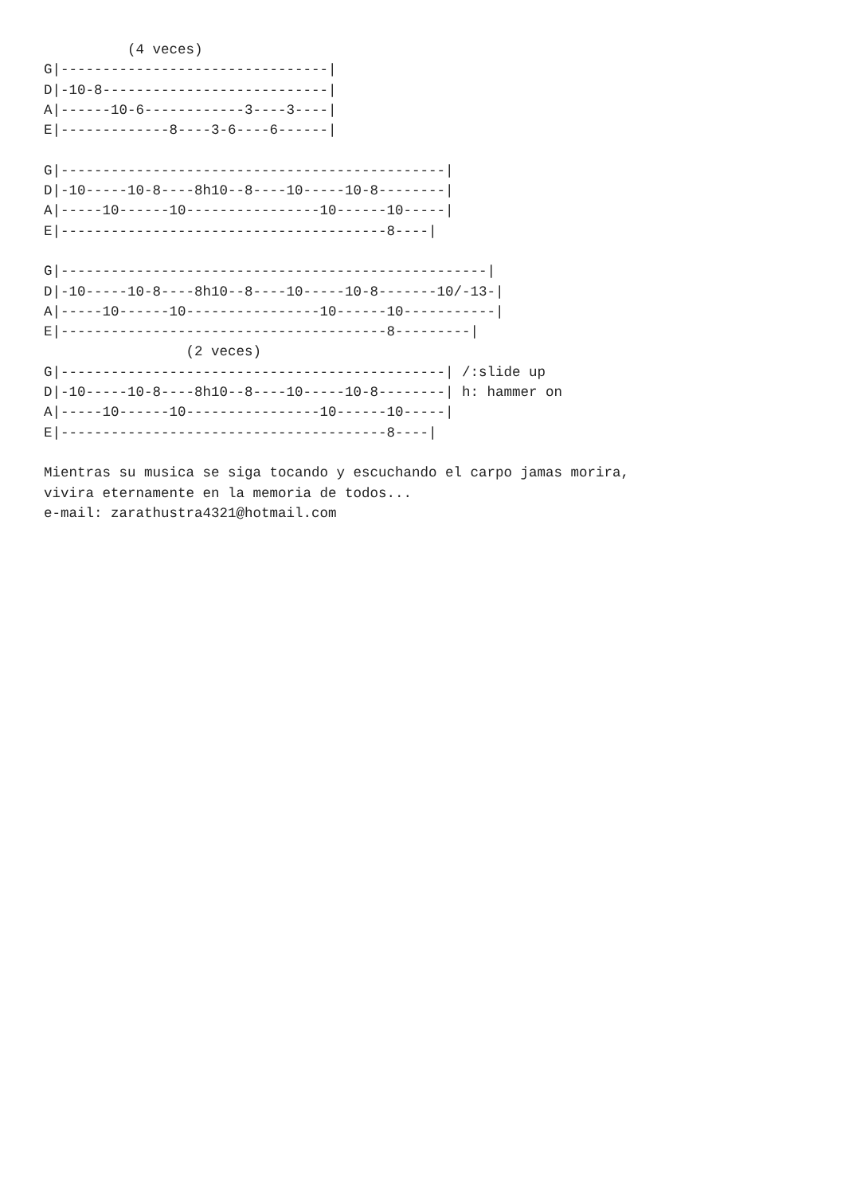(4 veces)
G|--------------------------------|
D|-10-8---------------------------|
A|------10-6------------3----3----|
E|-------------8----3-6----6------|

G|----------------------------------------------|
D|-10-----10-8----8h10--8----10-----10-8--------|
A|-----10------10----------------10------10-----|
E|---------------------------------------8----|

G|---------------------------------------------------|
D|-10-----10-8----8h10--8----10-----10-8-------10/-13-|
A|-----10------10----------------10------10-----------|
E|---------------------------------------8---------|
                 (2 veces)
G|----------------------------------------------| /:slide up
D|-10-----10-8----8h10--8----10-----10-8--------| h: hammer on
A|-----10------10----------------10------10-----|
E|---------------------------------------8----|

Mientras su musica se siga tocando y escuchando el carpo jamas morira,
vivira eternamente en la memoria de todos...
e-mail: zarathustra4321@hotmail.com